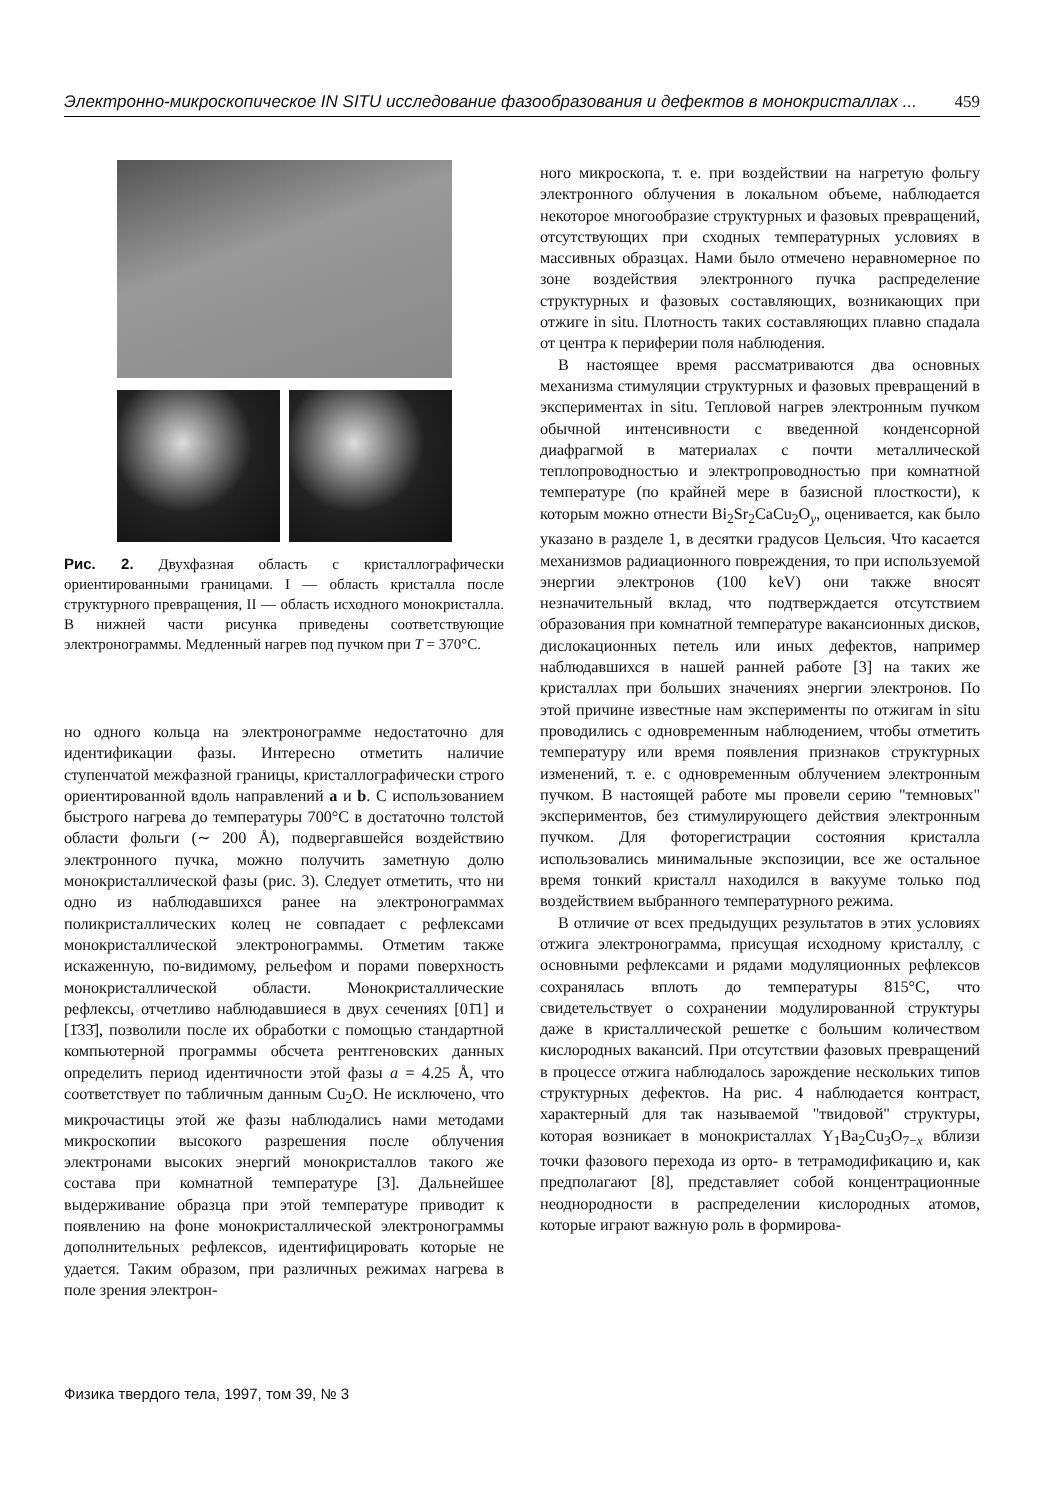Электронно-микроскопическое IN SITU исследование фазообразования и дефектов в монокристаллах ... 459
Рис. 2. Двухфазная область с кристаллографически ориентированными границами. I — область кристалла после структурного превращения, II — область исходного монокристалла. В нижней части рисунка приведены соответствующие электронограммы. Медленный нагрев под пучком при T = 370°C.
но одного кольца на электронограмме недостаточно для идентификации фазы. Интересно отметить наличие ступенчатой межфазной границы, кристаллографически строго ориентированной вдоль направлений a и b. С использованием быстрого нагрева до температуры 700°C в достаточно толстой области фольги (∼ 200 Å), подвергавшейся воздействию электронного пучка, можно получить заметную долю монокристаллической фазы (рис. 3). Следует отметить, что ни одно из наблюдавшихся ранее на электронограммах поликристаллических колец не совпадает с рефлексами монокристаллической электронограммы. Отметим также искаженную, по-видимому, рельефом и порами поверхность монокристаллической области. Монокристаллические рефлексы, отчетливо наблюдавшиеся в двух сечениях [01̄1] и [1̄33̄], позволили после их обработки с помощью стандартной компьютерной программы обсчета рентгеновских данных определить период идентичности этой фазы a = 4.25 Å, что соответствует по табличным данным Cu<sub>2</sub>O. Не исключено, что микрочастицы этой же фазы наблюдались нами методами микроскопии высокого разрешения после облучения электронами высоких энергий монокристаллов такого же состава при комнатной температуре [3]. Дальнейшее выдерживание образца при этой температуре приводит к появлению на фоне монокристаллической электронограммы дополнительных рефлексов, идентифицировать которые не удается. Таким образом, при различных режимах нагрева в поле зрения электрон-
ного микроскопа, т. е. при воздействии на нагретую фольгу электронного облучения в локальном объеме, наблюдается некоторое многообразие структурных и фазовых превращений, отсутствующих при сходных температурных условиях в массивных образцах. Нами было отмечено неравномерное по зоне воздействия электронного пучка распределение структурных и фазовых составляющих, возникающих при отжиге in situ. Плотность таких составляющих плавно спадала от центра к периферии поля наблюдения.
В настоящее время рассматриваются два основных механизма стимуляции структурных и фазовых превращений в экспериментах in situ. Тепловой нагрев электронным пучком обычной интенсивности с введенной конденсорной диафрагмой в материалах с почти металлической теплопроводностью и электропроводностью при комнатной температуре (по крайней мере в базисной плосткости), к которым можно отнести Bi<sub>2</sub>Sr<sub>2</sub>CaCu<sub>2</sub>O<sub>y</sub>, оценивается, как было указано в разделе 1, в десятки градусов Цельсия. Что касается механизмов радиационного повреждения, то при используемой энергии электронов (100 keV) они также вносят незначительный вклад, что подтверждается отсутствием образования при комнатной температуре вакансионных дисков, дислокационных петель или иных дефектов, например наблюдавшихся в нашей ранней работе [3] на таких же кристаллах при больших значениях энергии электронов. По этой причине известные нам эксперименты по отжигам in situ проводились с одновременным наблюдением, чтобы отметить температуру или время появления признаков структурных изменений, т. е. с одновременным облучением электронным пучком. В настоящей работе мы провели серию "темновых" экспериментов, без стимулирующего действия электронным пучком. Для фоторегистрации состояния кристалла использовались минимальные экспозиции, все же остальное время тонкий кристалл находился в вакууме только под воздействием выбранного температурного режима.
В отличие от всех предыдущих результатов в этих условиях отжига электронограмма, присущая исходному кристаллу, с основными рефлексами и рядами модуляционных рефлексов сохранялась вплоть до температуры 815°C, что свидетельствует о сохранении модулированной структуры даже в кристаллической решетке с большим количеством кислородных вакансий. При отсутствии фазовых превращений в процессе отжига наблюдалось зарождение нескольких типов структурных дефектов. На рис. 4 наблюдается контраст, характерный для так называемой "твидовой" структуры, которая возникает в монокристаллах Y<sub>1</sub>Ba<sub>2</sub>Cu<sub>3</sub>O<sub>7−x</sub> вблизи точки фазового перехода из орто- в тетрамодификацию и, как предполагают [8], представляет собой концентрационные неоднородности в распределении кислородных атомов, которые играют важную роль в формирова-
Физика твердого тела, 1997, том 39, № 3